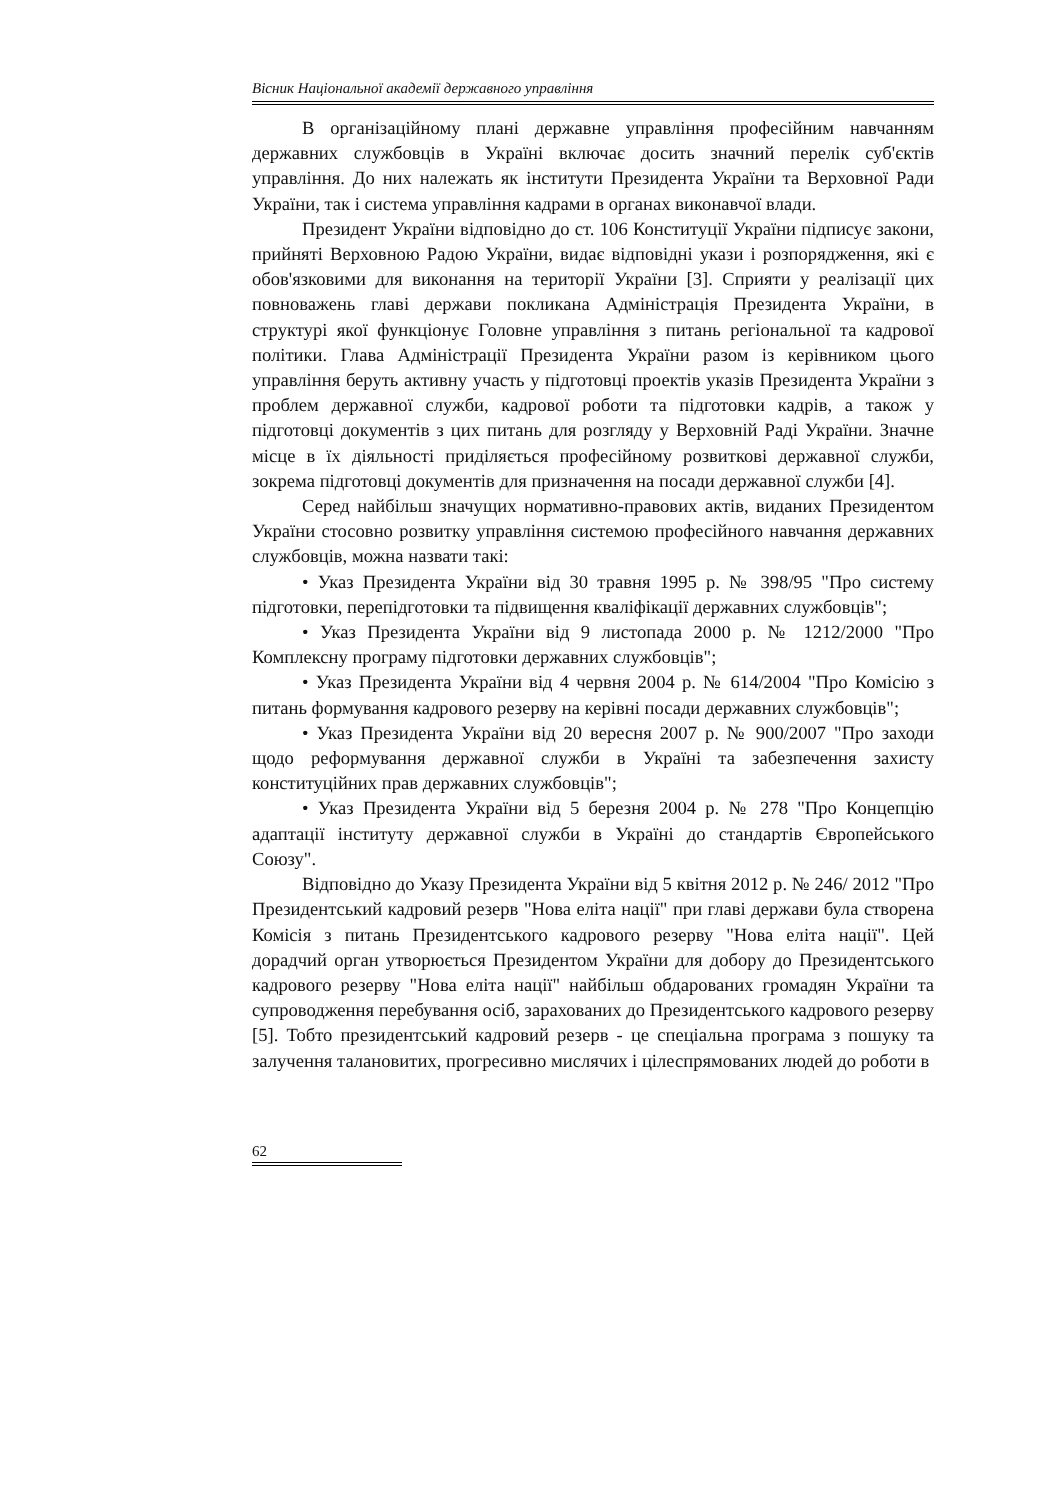Вісник Національної академії державного управління
В організаційному плані державне управління професійним навчанням державних службовців в Україні включає досить значний перелік суб'єктів управління. До них належать як інститути Президента України та Верховної Ради України, так і система управління кадрами в органах виконавчої влади.
Президент України відповідно до ст. 106 Конституції України підписує закони, прийняті Верховною Радою України, видає відповідні укази і розпорядження, які є обов'язковими для виконання на території України [3]. Сприяти у реалізації цих повноважень главі держави покликана Адміністрація Президента України, в структурі якої функціонує Головне управління з питань регіональної та кадрової політики. Глава Адміністрації Президента України разом із керівником цього управління беруть активну участь у підготовці проектів указів Президента України з проблем державної служби, кадрової роботи та підготовки кадрів, а також у підготовці документів з цих питань для розгляду у Верховній Раді України. Значне місце в їх діяльності приділяється професійному розвиткові державної служби, зокрема підготовці документів для призначення на посади державної служби [4].
Серед найбільш значущих нормативно-правових актів, виданих Президентом України стосовно розвитку управління системою професійного навчання державних службовців, можна назвати такі:
• Указ Президента України від 30 травня 1995 р. № 398/95 "Про систему підготовки, перепідготовки та підвищення кваліфікації державних службовців";
• Указ Президента України від 9 листопада 2000 р. № 1212/2000 "Про Комплексну програму підготовки державних службовців";
• Указ Президента України від 4 червня 2004 р. № 614/2004 "Про Комісію з питань формування кадрового резерву на керівні посади державних службовців";
• Указ Президента України від 20 вересня 2007 р. № 900/2007 "Про заходи щодо реформування державної служби в Україні та забезпечення захисту конституційних прав державних службовців";
• Указ Президента України від 5 березня 2004 р. № 278 "Про Концепцію адаптації інституту державної служби в Україні до стандартів Європейського Союзу".
Відповідно до Указу Президента України від 5 квітня 2012 р. № 246/ 2012 "Про Президентський кадровий резерв "Нова еліта нації" при главі держави була створена Комісія з питань Президентського кадрового резерву "Нова еліта нації". Цей дорадчий орган утворюється Президентом України для добору до Президентського кадрового резерву "Нова еліта нації" найбільш обдарованих громадян України та супроводження перебування осіб, зарахованих до Президентського кадрового резерву [5]. Тобто президентський кадровий резерв - це спеціальна програма з пошуку та залучення талановитих, прогресивно мислячих і цілеспрямованих людей до роботи в
62